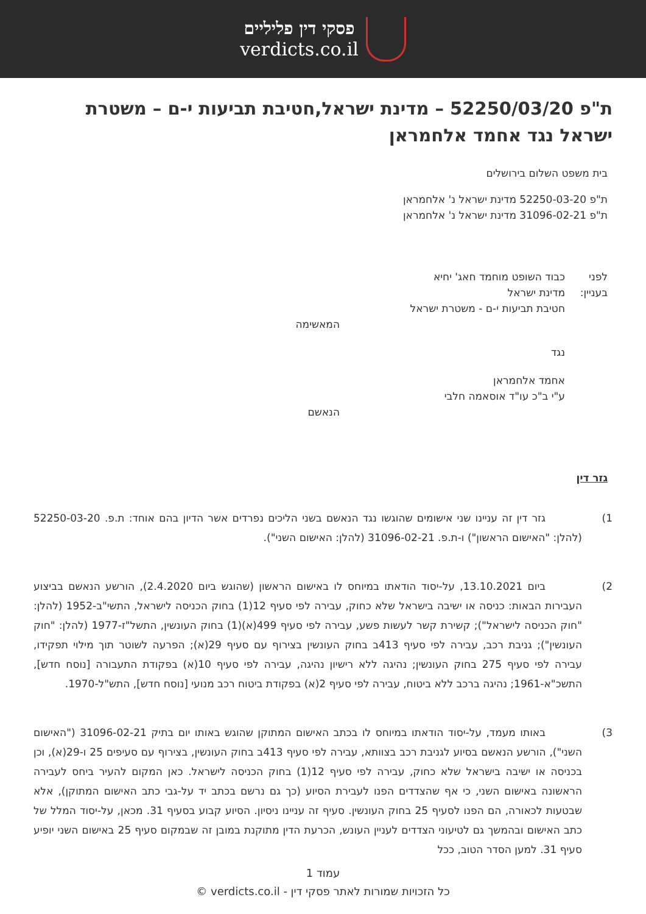פסקי דין פליליים
verdicts.co.il
ת"פ 52250/03/20 – מדינת ישראל,חטיבת תביעות י-ם – משטרת ישראל נגד אחמד אלחמראן
בית משפט השלום בירושלים
ת"פ 52250-03-20 מדינת ישראל נ' אלחמראן
ת"פ 31096-02-21 מדינת ישראל נ' אלחמראן
לפני כבוד השופט מוחמד חאג' יחיא
בעניין:
מדינת ישראל
חטיבת תביעות י-ם - משטרת ישראל
המאשימה
נגד
אחמד אלחמראן
ע"י ב"כ עו"ד אוסאמה חלבי
הנאשם
גזר דין
1) גזר דין זה עניינו שני אישומים שהוגשו נגד הנאשם בשני הליכים נפרדים אשר הדיון בהם אוחד: ת.פ. 52250-03-20 (להלן: "האישום הראשון") ו-ת.פ. 31096-02-21 (להלן: האישום השני").
2) ביום 13.10.2021, על-יסוד הודאתו במיוחס לו באישום הראשון (שהוגש ביום 2.4.2020), הורשע הנאשם בביצוע העבירות הבאות: כניסה או ישיבה בישראל שלא כחוק, עבירה לפי סעיף 12(1) בחוק הכניסה לישראל, התשי"ב-1952 (להלן: "חוק הכניסה לישראל"); קשירת קשר לעשות פשע, עבירה לפי סעיף 499(א)(1) בחוק העונשין, התשל"ז-1977 (להלן: "חוק העונשין"); גניבת רכב, עבירה לפי סעיף 413ב בחוק העונשין בצירוף עם סעיף 29(א); הפרעה לשוטר תוך מילוי תפקידו, עבירה לפי סעיף 275 בחוק העונשין; נהיגה ללא רישיון נהיגה, עבירה לפי סעיף 10(א) בפקודת התעבורה [נוסח חדש], התשכ"א-1961; נהיגה ברכב ללא ביטוח, עבירה לפי סעיף 2(א) בפקודת ביטוח רכב מנועי [נוסח חדש], התש"ל-1970.
3) באותו מעמד, על-יסוד הודאתו במיוחס לו בכתב האישום המתוקן שהוגש באותו יום בתיק 31096-02-21 ("האישום השני"), הורשע הנאשם בסיוע לגניבת רכב בצוותא, עבירה לפי סעיף 413ב בחוק העונשין, בצירוף עם סעיפים 25 ו-29(א), וכן בכניסה או ישיבה בישראל שלא כחוק, עבירה לפי סעיף 12(1) בחוק הכניסה לישראל. כאן המקום להעיר ביחס לעבירה הראשונה באישום השני, כי אף שהצדדים הפנו לעבירת הסיוע (כך גם נרשם בכתב יד על-גבי כתב האישום המתוקן), אלא שבטעות לכאורה, הם הפנו לסעיף 25 בחוק העונשין. סעיף זה עניינו ניסיון. הסיוע קבוע בסעיף 31. מכאן, על-יסוד המלל של כתב האישום ובהמשך גם לטיעוני הצדדים לעניין העונש, הכרעת הדין מתוקנת במובן זה שבמקום סעיף 25 באישום השני יופיע סעיף 31. למען הסדר הטוב, ככל
עמוד 1
כל הזכויות שמורות לאתר פסקי דין - verdicts.co.il ©